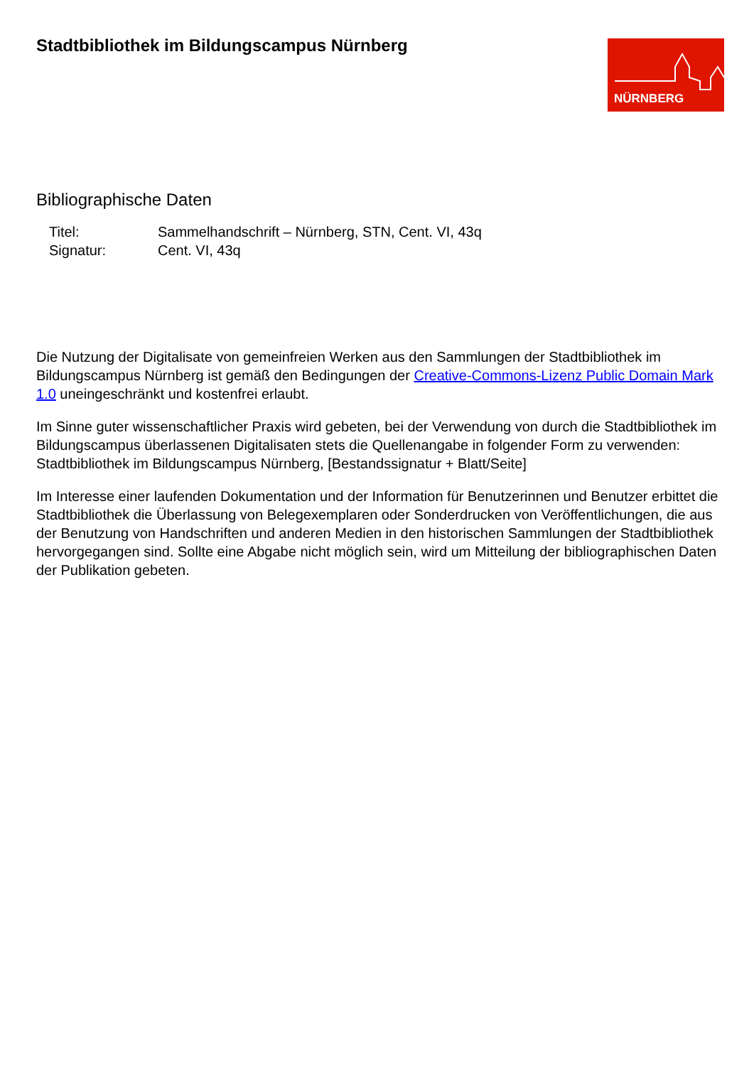Stadtbibliothek im Bildungscampus Nürnberg
NÜRNBERG
Bibliographische Daten
Titel: Sammelhandschrift – Nürnberg, STN, Cent. VI, 43q
Signatur: Cent. VI, 43q
Die Nutzung der Digitalisate von gemeinfreien Werken aus den Sammlungen der Stadtbibliothek im Bildungscampus Nürnberg ist gemäß den Bedingungen der Creative-Commons-Lizenz Public Domain Mark 1.0 uneingeschränkt und kostenfrei erlaubt.
Im Sinne guter wissenschaftlicher Praxis wird gebeten, bei der Verwendung von durch die Stadtbibliothek im Bildungscampus überlassenen Digitalisaten stets die Quellenangabe in folgender Form zu verwenden: Stadtbibliothek im Bildungscampus Nürnberg, [Bestandssignatur + Blatt/Seite]
Im Interesse einer laufenden Dokumentation und der Information für Benutzerinnen und Benutzer erbittet die Stadtbibliothek die Überlassung von Belegexemplaren oder Sonderdrucken von Veröffentlichungen, die aus der Benutzung von Handschriften und anderen Medien in den historischen Sammlungen der Stadtbibliothek hervorgegangen sind. Sollte eine Abgabe nicht möglich sein, wird um Mitteilung der bibliographischen Daten der Publikation gebeten.